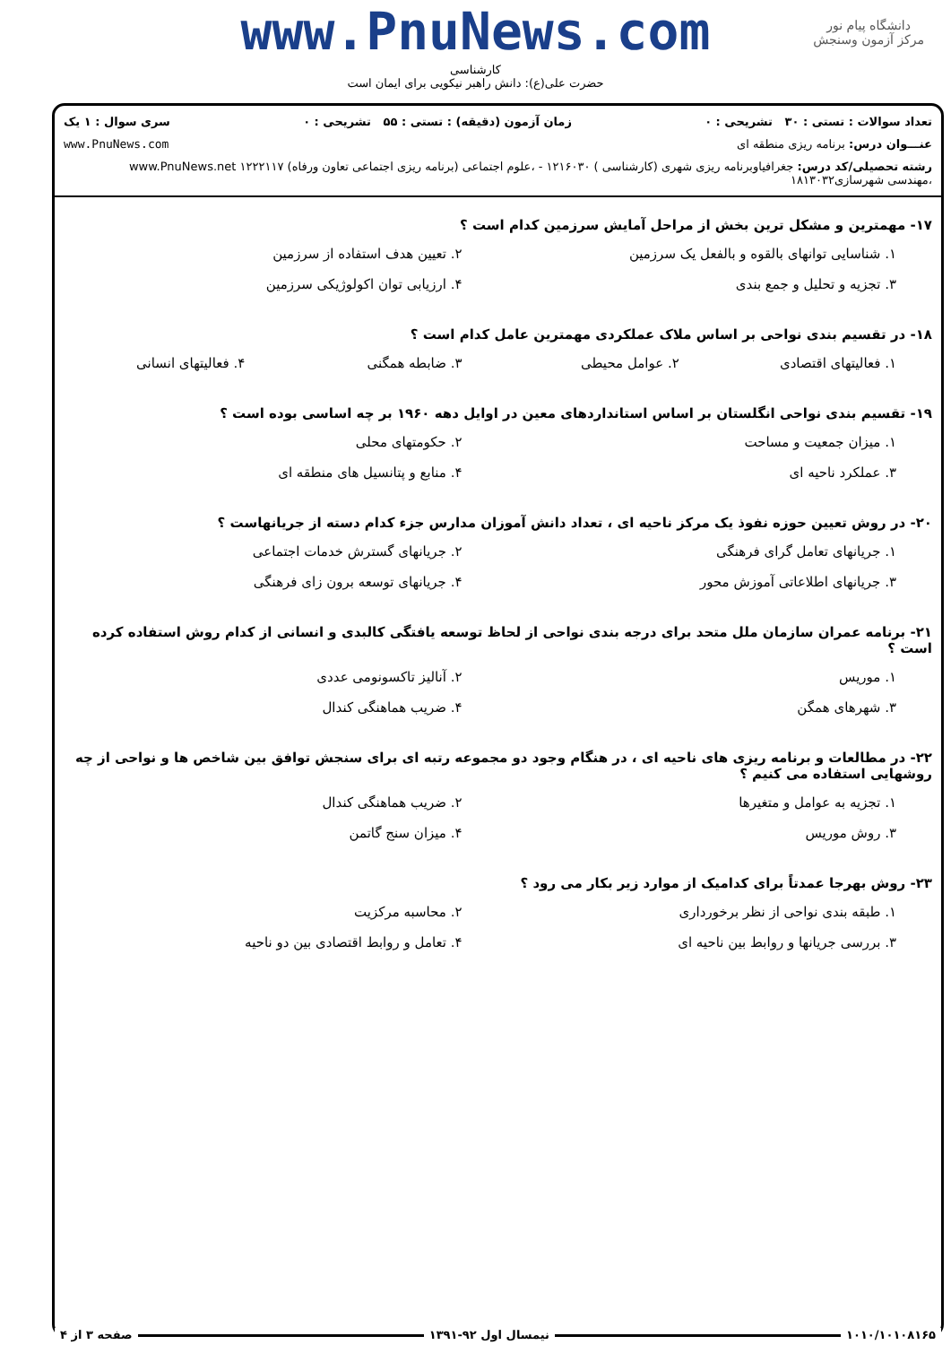دانشگاه پیام نور
مرکز آزمون وسنجش
www.PnuNews.com
کارشناسی
حضرت علی(ع): دانش راهبر نیکویی برای ایمان است
تعداد سوالات : تستی : ۳۰ تشریحی : ۰ زمان آزمون (دقیقه) : تستی : ۵۵ تشریحی : ۰ سری سوال : ۱ یک
عنـــوان درس: برنامه ریزی منطقه ای www.PnuNews.com
رشته تحصیلی/کد درس: جغرافیاوبرنامه ریزی شهری (کارشناسی ) ۱۲۱۶۰۳۰ - ،علوم اجتماعی (برنامه ریزی اجتماعی تعاون ورفاه) ۱۲۲۲۱۱۷ www.PnuNews.net
،مهندسی شهرسازی۱۸۱۳۰۳۲
۱۷- مهمترین و مشکل ترین بخش از مراحل آمایش سرزمین کدام است ؟
۱. شناسایی توانهای بالقوه و بالفعل یک سرزمین
۲. تعیین هدف استفاده از سرزمین
۳. تجزیه و تحلیل و جمع بندی
۴. ارزیابی توان اکولوژیکی سرزمین
۱۸- در تقسیم بندی نواحی بر اساس ملاک عملکردی مهمترین عامل کدام است ؟
۱. فعالیتهای اقتصادی
۲. عوامل محیطی
۳. ضابطه همگنی
۴. فعالیتهای انسانی
۱۹- تقسیم بندی نواحی انگلستان بر اساس استانداردهای معین در اوایل دهه ۱۹۶۰ بر چه اساسی بوده است ؟
۱. میزان جمعیت و مساحت
۲. حکومتهای محلی
۳. عملکرد ناحیه ای
۴. منابع و پتانسیل های منطقه ای
۲۰- در روش تعیین حوزه نفوذ یک مرکز ناحیه ای ، تعداد دانش آموزان مدارس جزء کدام دسته از جریانهاست ؟
۱. جریانهای تعامل گرای فرهنگی
۲. جریانهای گسترش خدمات اجتماعی
۳. جریانهای اطلاعاتی آموزش محور
۴. جریانهای توسعه برون زای فرهنگی
۲۱- برنامه عمران سازمان ملل متحد برای درجه بندی نواحی از لحاظ توسعه یافتگی کالبدی و انسانی از کدام روش استفاده کرده است ؟
۱. موریس
۲. آنالیز تاکسونومی عددی
۳. شهرهای همگن
۴. ضریب هماهنگی کندال
۲۲- در مطالعات و برنامه ریزی های ناحیه ای ، در هنگام وجود دو مجموعه رتبه ای برای سنجش توافق بین شاخص ها و نواحی از چه روشهایی استفاده می کنیم ؟
۱. تجزیه به عوامل و متغیرها
۲. ضریب هماهنگی کندال
۳. روش موریس
۴. میزان سنج گاتمن
۲۳- روش بهرجا عمدتاً برای کدامیک از موارد زیر بکار می رود ؟
۱. طبقه بندی نواحی از نظر برخورداری
۲. محاسبه مرکزیت
۳. بررسی جریانها و روابط بین ناحیه ای
۴. تعامل و روابط اقتصادی بین دو ناحیه
۱۰۱۰/۱۰۱۰۸۱۶۵ نیمسال اول ۹۲-۱۳۹۱ صفحه ۳ از ۴